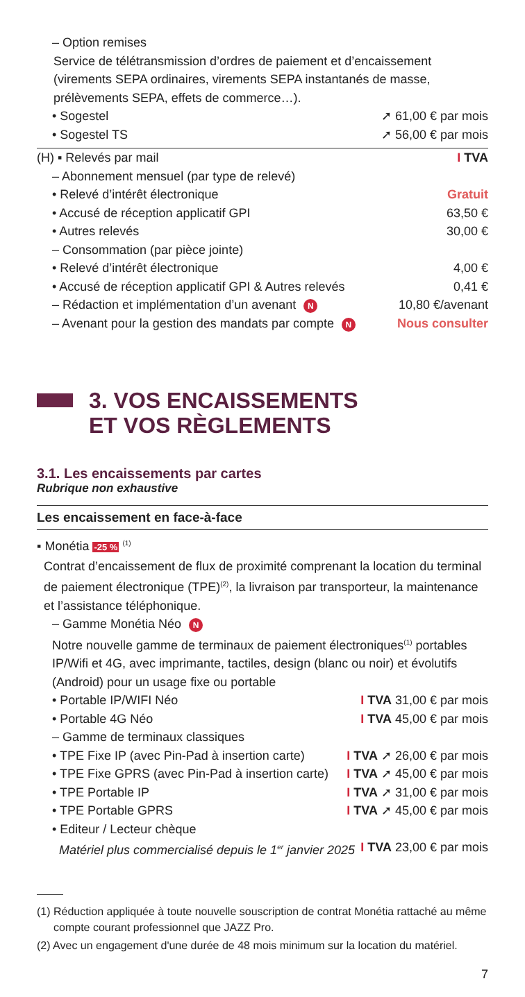– Option remises
Service de télétransmission d’ordres de paiement et d’encaissement (virements SEPA ordinaires, virements SEPA instantanés de masse, prélèvements SEPA, effets de commerce…).
• Sogestel ➚ 61,00 € par mois
• Sogestel TS ➚ 56,00 € par mois
(H) ▪ Relevés par mail I TVA
– Abonnement mensuel (par type de relevé)
• Relevé d’intérêt électronique Gratuit
• Accusé de réception applicatif GPI 63,50 €
• Autres relevés 30,00 €
– Consommation (par pièce jointe)
• Relevé d’intérêt électronique 4,00 €
• Accusé de réception applicatif GPI & Autres relevés 0,41 €
– Rédaction et implémentation d’un avenant N 10,80 €/avenant
– Avenant pour la gestion des mandats par compte N Nous consulter
3. VOS ENCAISSEMENTS
ET VOS RÈGLEMENTS
3.1. Les encaissements par cartes
Rubrique non exhaustive
Les encaissement en face-à-face
▪ Monétia -25 % <sup>(1)</sup>
Contrat d’encaissement de flux de proximité comprenant la location du terminal de paiement électronique (TPE)<sup>(2)</sup>, la livraison par transporteur, la maintenance et l’assistance téléphonique.
– Gamme Monétia Néo N
Notre nouvelle gamme de terminaux de paiement électroniques<sup>(1)</sup> portables IP/Wifi et 4G, avec imprimante, tactiles, design (blanc ou noir) et évolutifs (Android) pour un usage fixe ou portable
• Portable IP/WIFI Néo I TVA 31,00 € par mois
• Portable 4G Néo I TVA 45,00 € par mois
– Gamme de terminaux classiques
• TPE Fixe IP (avec Pin-Pad à insertion carte) I TVA ➚ 26,00 € par mois
• TPE Fixe GPRS (avec Pin-Pad à insertion carte) I TVA ➚ 45,00 € par mois
• TPE Portable IP I TVA ➚ 31,00 € par mois
• TPE Portable GPRS I TVA ➚ 45,00 € par mois
• Editeur / Lecteur chèque
Matériel plus commercialisé depuis le 1<sup>er</sup> janvier 2025 I TVA 23,00 € par mois
(1) Réduction appliquée à toute nouvelle souscription de contrat Monétia rattaché au même compte courant professionnel que JAZZ Pro.
(2) Avec un engagement d'une durée de 48 mois minimum sur la location du matériel.
7